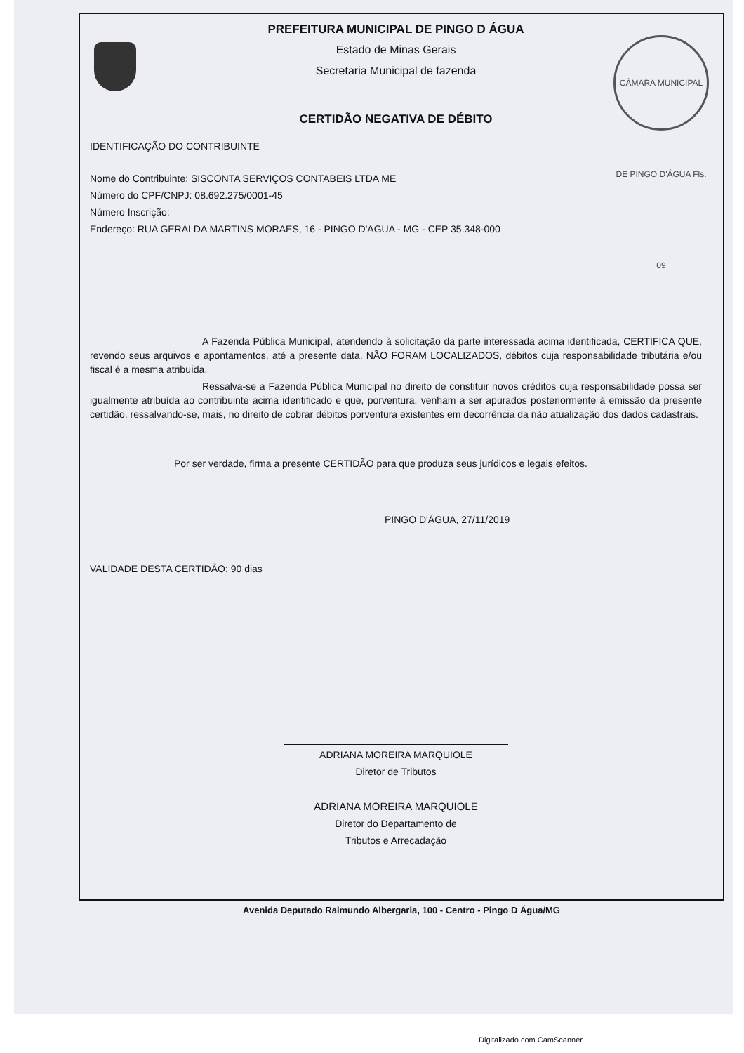CÂMARA MUNICIPAL DE PINGO D'ÁGUA Fls. 09
PREFEITURA MUNICIPAL DE PINGO D ÁGUA
Estado de Minas Gerais
Secretaria Municipal de fazenda
CERTIDÃO NEGATIVA DE DÉBITO
IDENTIFICAÇÃO DO CONTRIBUINTE
Nome do Contribuinte: SISCONTA SERVIÇOS CONTABEIS LTDA ME
Número do CPF/CNPJ: 08.692.275/0001-45
Número Inscrição:
Endereço: RUA GERALDA MARTINS MORAES, 16 - PINGO D'AGUA - MG - CEP 35.348-000
A Fazenda Pública Municipal, atendendo à solicitação da parte interessada acima identificada, CERTIFICA QUE, revendo seus arquivos e apontamentos, até a presente data, NÃO FORAM LOCALIZADOS, débitos cuja responsabilidade tributária e/ou fiscal é a mesma atribuída.
Ressalva-se a Fazenda Pública Municipal no direito de constituir novos créditos cuja responsabilidade possa ser igualmente atribuída ao contribuinte acima identificado e que, porventura, venham a ser apurados posteriormente à emissão da presente certidão, ressalvando-se, mais, no direito de cobrar débitos porventura existentes em decorrência da não atualização dos dados cadastrais.
Por ser verdade, firma a presente CERTIDÃO para que produza seus jurídicos e legais efeitos.
PINGO D'ÁGUA, 27/11/2019
VALIDADE DESTA CERTIDÃO: 90 dias
ADRIANA MOREIRA MARQUIOLE
Diretor de Tributos
ADRIANA MOREIRA MARQUIOLE
Diretor do Departamento de
Tributos e Arrecadação
Avenida Deputado Raimundo Albergaria, 100 - Centro - Pingo D Água/MG
Digitalizado com CamScanner